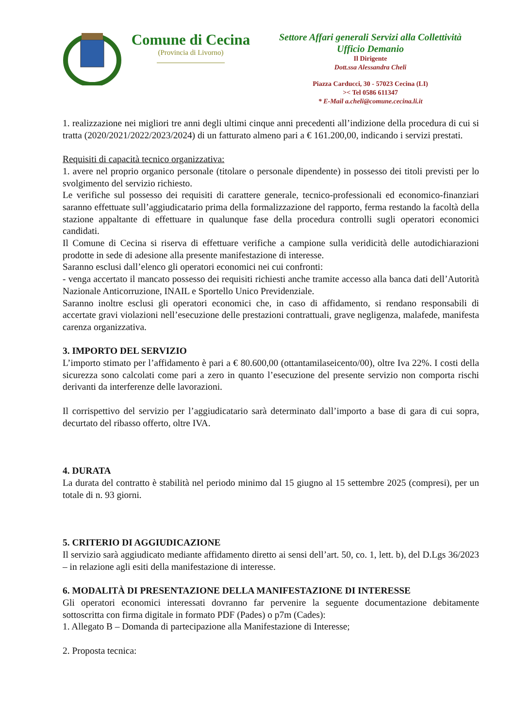Comune di Cecina
(Provincia di Livorno)
Settore Affari generali Servizi alla Collettività
Ufficio Demanio
Il Dirigente
Dott.ssa Alessandra Cheli
Piazza Carducci, 30 - 57023 Cecina (LI)
>< Tel 0586 611347
* E-Mail a.cheli@comune.cecina.li.it
1. realizzazione nei migliori tre anni degli ultimi cinque anni precedenti all’indizione della procedura di cui si tratta (2020/2021/2022/2023/2024) di un fatturato almeno pari a € 161.200,00, indicando i servizi prestati.
Requisiti di capacità tecnico organizzativa:
1. avere nel proprio organico personale (titolare o personale dipendente) in possesso dei titoli previsti per lo svolgimento del servizio richiesto.
Le verifiche sul possesso dei requisiti di carattere generale, tecnico-professionali ed economico-finanziari saranno effettuate sull’aggiudicatario prima della formalizzazione del rapporto, ferma restando la facoltà della stazione appaltante di effettuare in qualunque fase della procedura controlli sugli operatori economici candidati.
Il Comune di Cecina si riserva di effettuare verifiche a campione sulla veridicità delle autodichiarazioni prodotte in sede di adesione alla presente manifestazione di interesse.
Saranno esclusi dall’elenco gli operatori economici nei cui confronti:
- venga accertato il mancato possesso dei requisiti richiesti anche tramite accesso alla banca dati dell’Autorità Nazionale Anticorruzione, INAIL e Sportello Unico Previdenziale.
Saranno inoltre esclusi gli operatori economici che, in caso di affidamento, si rendano responsabili di accertate gravi violazioni nell’esecuzione delle prestazioni contrattuali, grave negligenza, malafede, manifesta carenza organizzativa.
3. IMPORTO DEL SERVIZIO
L’importo stimato per l’affidamento è pari a € 80.600,00 (ottantamilaseicento/00), oltre Iva 22%. I costi della sicurezza sono calcolati come pari a zero in quanto l’esecuzione del presente servizio non comporta rischi derivanti da interferenze delle lavorazioni.
Il corrispettivo del servizio per l’aggiudicatario sarà determinato dall’importo a base di gara di cui sopra, decurtato del ribasso offerto, oltre IVA.
4. DURATA
La durata del contratto è stabilità nel periodo minimo dal 15 giugno al 15 settembre 2025 (compresi), per un totale di n. 93 giorni.
5. CRITERIO DI AGGIUDICAZIONE
Il servizio sarà aggiudicato mediante affidamento diretto ai sensi dell’art. 50, co. 1, lett. b), del D.Lgs 36/2023 – in relazione agli esiti della manifestazione di interesse.
6. MODALITÀ DI PRESENTAZIONE DELLA MANIFESTAZIONE DI INTERESSE
Gli operatori economici interessati dovranno far pervenire la seguente documentazione debitamente sottoscritta con firma digitale in formato PDF (Pades) o p7m (Cades):
1. Allegato B – Domanda di partecipazione alla Manifestazione di Interesse;
2. Proposta tecnica: